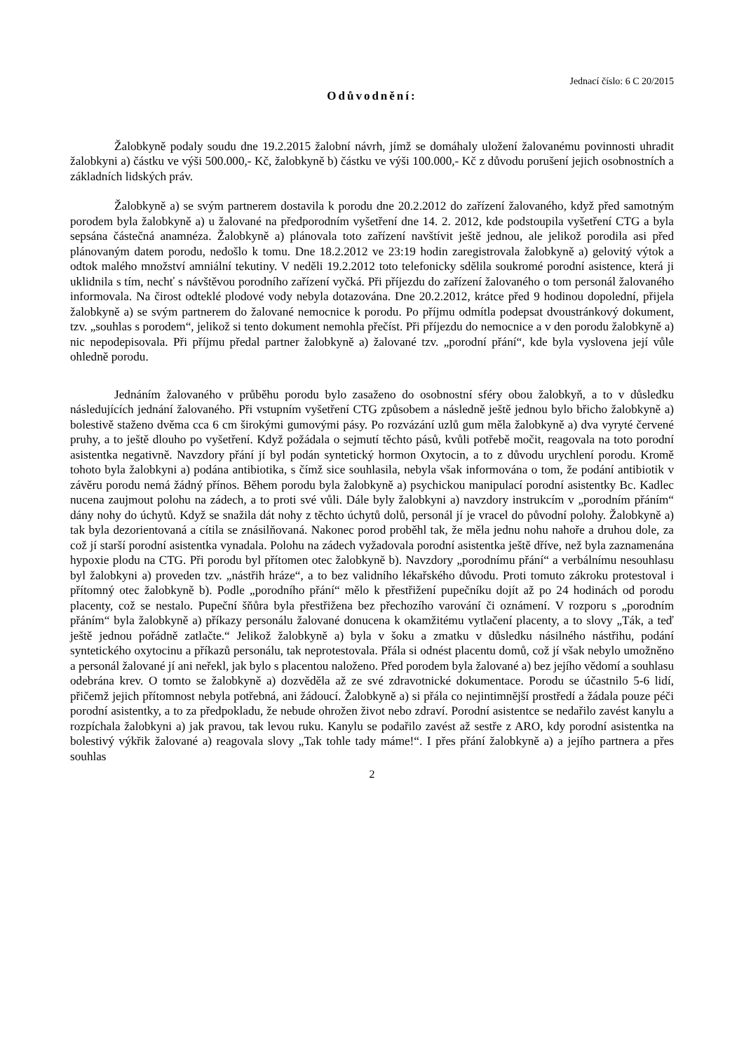Jednací číslo: 6 C 20/2015
Odůvodnění:
Žalobkyně podaly soudu dne 19.2.2015 žalobní návrh, jímž se domáhaly uložení žalovanému povinnosti uhradit žalobkyni a) částku ve výši 500.000,- Kč, žalobkyně b) částku ve výši 100.000,- Kč z důvodu porušení jejich osobnostních a základních lidských práv.
Žalobkyně a) se svým partnerem dostavila k porodu dne 20.2.2012 do zařízení žalovaného, když před samotným porodem byla žalobkyně a) u žalované na předporodním vyšetření dne 14. 2. 2012, kde podstoupila vyšetření CTG a byla sepsána částečná anamnéza. Žalobkyně a) plánovala toto zařízení navštívit ještě jednou, ale jelikož porodila asi před plánovaným datem porodu, nedošlo k tomu. Dne 18.2.2012 ve 23:19 hodin zaregistrovala žalobkyně a) gelovitý výtok a odtok malého množství amniální tekutiny. V neděli 19.2.2012 toto telefonicky sdělila soukromé porodní asistence, která ji uklidnila s tím, nechť s návštěvou porodního zařízení vyčká. Při příjezdu do zařízení žalovaného o tom personál žalovaného informovala. Na čirost odteklé plodové vody nebyla dotazována. Dne 20.2.2012, krátce před 9 hodinou dopolední, přijela žalobkyně a) se svým partnerem do žalované nemocnice k porodu. Po příjmu odmítla podepsat dvoustránkový dokument, tzv. „souhlas s porodem“, jelikož si tento dokument nemohla přečíst. Při příjezdu do nemocnice a v den porodu žalobkyně a) nic nepodepisovala. Při příjmu předal partner žalobkyně a) žalované tzv. „porodní přání“, kde byla vyslovena její vůle ohledně porodu.
Jednáním žalovaného v průběhu porodu bylo zasaženo do osobnostní sféry obou žalobkyň, a to v důsledku následujících jednání žalovaného. Při vstupním vyšetření CTG způsobem a následně ještě jednou bylo břicho žalobkyně a) bolestivě staženo dvěma cca 6 cm širokými gumovými pásy. Po rozvázání uzlů gum měla žalobkyně a) dva vyryté červené pruhy, a to ještě dlouho po vyšetření. Když požádala o sejmutí těchto pásů, kvůli potřebě močit, reagovala na toto porodní asistentka negativně. Navzdory přání jí byl podán syntetický hormon Oxytocin, a to z důvodu urychlení porodu. Kromě tohoto byla žalobkyni a) podána antibiotika, s čímž sice souhlasila, nebyla však informována o tom, že podání antibiotik v závěru porodu nemá žádný přínos. Během porodu byla žalobkyně a) psychickou manipulací porodní asistentky Bc. Kadlec nucena zaujmout polohu na zádech, a to proti své vůli. Dále byly žalobkyni a) navzdory instrukcím v „porodním přáním“ dány nohy do úchytů. Když se snažila dát nohy z těchto úchytů dolů, personál jí je vracel do původní polohy. Žalobkyně a) tak byla dezorientovaná a cítila se znásilňovaná. Nakonec porod proběhl tak, že měla jednu nohu nahoře a druhou dole, za což jí starší porodní asistentka vynadala. Polohu na zádech vyžadovala porodní asistentka ještě dříve, než byla zaznamenána hypoxie plodu na CTG. Při porodu byl přítomen otec žalobkyně b). Navzdory „porodnímu přání“ a verbálnímu nesouhlasu byl žalobkyni a) proveden tzv. „nástřih hráze“, a to bez validního lékařského důvodu. Proti tomuto zákroku protestoval i přítomný otec žalobkyně b). Podle „porodního přání“ mělo k přestřižení pupečníku dojít až po 24 hodinách od porodu placenty, což se nestalo. Pupeční šňůra byla přestřižena bez přechozího varování či oznámení. V rozporu s „porodním přáním“ byla žalobkyně a) příkazy personálu žalované donucena k okamžitému vytlačení placenty, a to slovy „Ták, a teď ještě jednou pořádně zatlačte.“ Jelikož žalobkyně a) byla v šoku a zmatku v důsledku násilného nástřihu, podání syntetického oxytocinu a příkazů personálu, tak neprotestovala. Přála si odnést placentu domů, což jí však nebylo umožněno a personál žalované jí ani neřekl, jak bylo s placentou naloženo. Před porodem byla žalované a) bez jejího vědomí a souhlasu odebrána krev. O tomto se žalobkyně a) dozvěděla až ze své zdravotnické dokumentace. Porodu se účastnilo 5-6 lidí, přičemž jejich přítomnost nebyla potřebná, ani žádoucí. Žalobkyně a) si přála co nejintimnější prostředí a žádala pouze péči porodní asistentky, a to za předpokladu, že nebude ohrožen život nebo zdraví. Porodní asistentce se nedařilo zavést kanylu a rozpíchala žalobkyni a) jak pravou, tak levou ruku. Kanylu se podařilo zavést až sestře z ARO, kdy porodní asistentka na bolestivý výkřik žalované a) reagovala slovy „Tak tohle tady máme!“. I přes přání žalobkyně a) a jejího partnera a přes souhlas
2